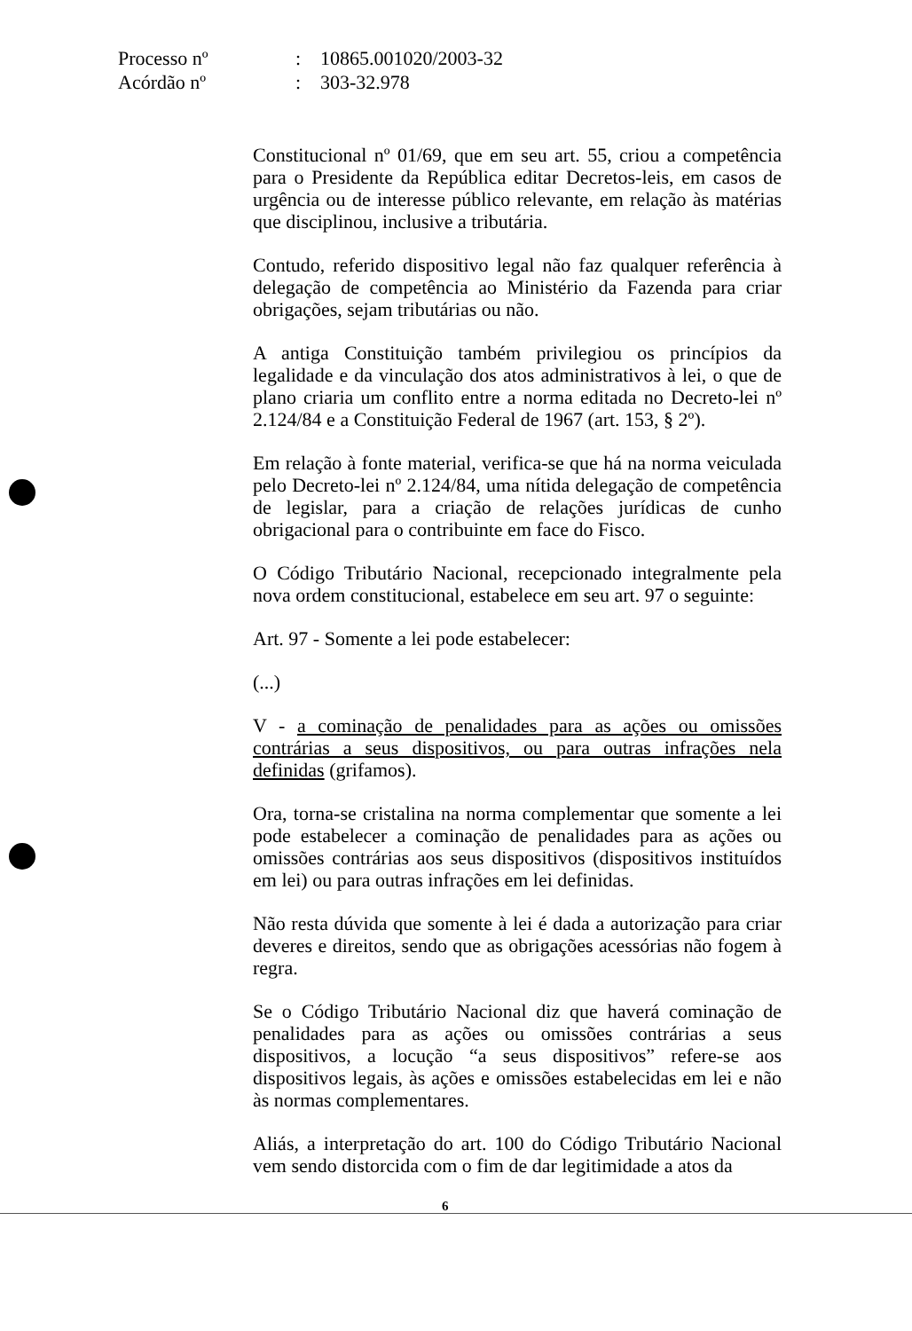Processo nº: 10865.001020/2003-32
Acórdão nº: 303-32.978
Constitucional nº 01/69, que em seu art. 55, criou a competência para o Presidente da República editar Decretos-leis, em casos de urgência ou de interesse público relevante, em relação às matérias que disciplinou, inclusive a tributária.
Contudo, referido dispositivo legal não faz qualquer referência à delegação de competência ao Ministério da Fazenda para criar obrigações, sejam tributárias ou não.
A antiga Constituição também privilegiou os princípios da legalidade e da vinculação dos atos administrativos à lei, o que de plano criaria um conflito entre a norma editada no Decreto-lei nº 2.124/84 e a Constituição Federal de 1967 (art. 153, § 2º).
Em relação à fonte material, verifica-se que há na norma veiculada pelo Decreto-lei nº 2.124/84, uma nítida delegação de competência de legislar, para a criação de relações jurídicas de cunho obrigacional para o contribuinte em face do Fisco.
O Código Tributário Nacional, recepcionado integralmente pela nova ordem constitucional, estabelece em seu art. 97 o seguinte:
Art. 97 - Somente a lei pode estabelecer:
(...)
V - a cominação de penalidades para as ações ou omissões contrárias a seus dispositivos, ou para outras infrações nela definidas (grifamos).
Ora, torna-se cristalina na norma complementar que somente a lei pode estabelecer a cominação de penalidades para as ações ou omissões contrárias aos seus dispositivos (dispositivos instituídos em lei) ou para outras infrações em lei definidas.
Não resta dúvida que somente à lei é dada a autorização para criar deveres e direitos, sendo que as obrigações acessórias não fogem à regra.
Se o Código Tributário Nacional diz que haverá cominação de penalidades para as ações ou omissões contrárias a seus dispositivos, a locução “a seus dispositivos” refere-se aos dispositivos legais, às ações e omissões estabelecidas em lei e não às normas complementares.
Aliás, a interpretação do art. 100 do Código Tributário Nacional vem sendo distorcida com o fim de dar legitimidade a atos da
6